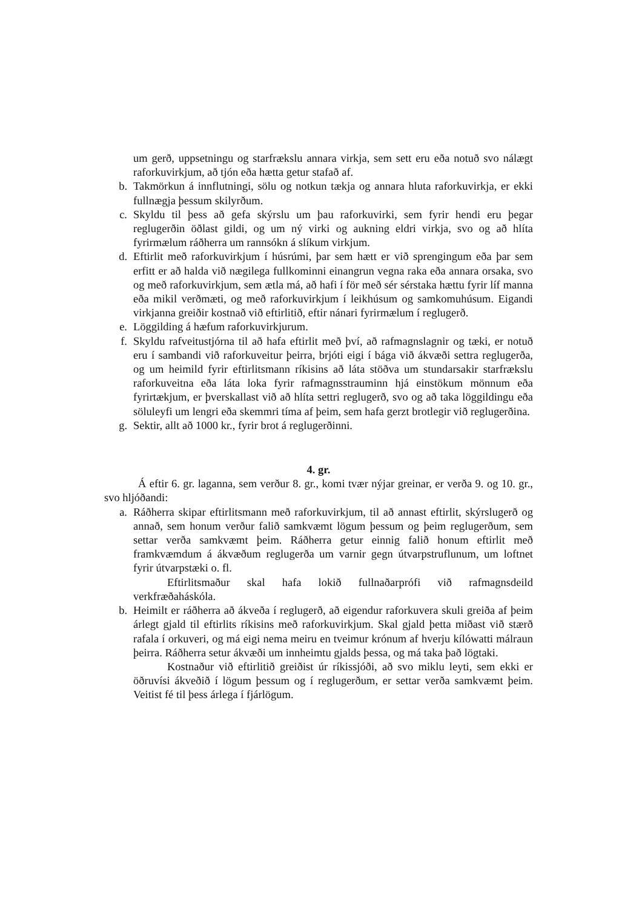um gerð, uppsetningu og starfrækslu annara virkja, sem sett eru eða notuð svo nálægt raforkuvirkjum, að tjón eða hætta getur stafað af.
b. Takmörkun á innflutningi, sölu og notkun tækja og annara hluta raforkuvirkja, er ekki fullnægja þessum skilyrðum.
c. Skyldu til þess að gefa skýrslu um þau raforkuvirki, sem fyrir hendi eru þegar reglugerðin öðlast gildi, og um ný virki og aukning eldri virkja, svo og að hlíta fyrirmælum ráðherra um rannsókn á slíkum virkjum.
d. Eftirlit með raforkuvirkjum í húsrúmi, þar sem hætt er við sprengingum eða þar sem erfitt er að halda við nægilega fullkominni einangrun vegna raka eða annara orsaka, svo og með raforkuvirkjum, sem ætla má, að hafi í för með sér sérstaka hættu fyrir líf manna eða mikil verðmæti, og með raforkuvirkjum í leikhúsum og samkomuhúsum. Eigandi virkjanna greiðir kostnað við eftirlitið, eftir nánari fyrirmælum í reglugerð.
e. Löggilding á hæfum raforkuvirkjurum.
f. Skyldu rafveitustjórna til að hafa eftirlit með því, að rafmagnslagnir og tæki, er notuð eru í sambandi við raforkuveitur þeirra, brjóti eigi í bága við ákvæði settra reglugerða, og um heimild fyrir eftirlitsmann ríkisins að láta stöðva um stundarsakir starfrækslu raforkuveitna eða láta loka fyrir rafmagnsstrauminn hjá einstökum mönnum eða fyrirtækjum, er þverskallast við að hlíta settri reglugerð, svo og að taka löggildingu eða söluleyfi um lengri eða skemmri tíma af þeim, sem hafa gerzt brotlegir við reglugerðina.
g. Sektir, allt að 1000 kr., fyrir brot á reglugerðinni.
4. gr.
Á eftir 6. gr. laganna, sem verður 8. gr., komi tvær nýjar greinar, er verða 9. og 10. gr., svo hljóðandi:
a. Ráðherra skipar eftirlitsmann með raforkuvirkjum, til að annast eftirlit, skýrslugerð og annað, sem honum verður falið samkvæmt lögum þessum og þeim reglugerðum, sem settar verða samkvæmt þeim. Ráðherra getur einnig falið honum eftirlit með framkvæmdum á ákvæðum reglugerða um varnir gegn útvarpstruflunum, um loftnet fyrir útvarpstæki o. fl.
Eftirlitsmaður skal hafa lokið fullnaðarprófi við rafmagnsdeild verkfræðaháskóla.
b. Heimilt er ráðherra að ákveða í reglugerð, að eigendur raforkuvera skuli greiða af þeim árlegt gjald til eftirlits ríkisins með raforkuvirkjum. Skal gjald þetta miðast við stærð rafala í orkuveri, og má eigi nema meiru en tveimur krónum af hverju kílówatti málraun þeirra. Ráðherra setur ákvæði um innheimtu gjalds þessa, og má taka það lögtaki.
Kostnaður við eftirlitið greiðist úr ríkissjóði, að svo miklu leyti, sem ekki er öðruvísi ákveðið í lögum þessum og í reglugerðum, er settar verða samkvæmt þeim. Veitist fé til þess árlega í fjárlögum.